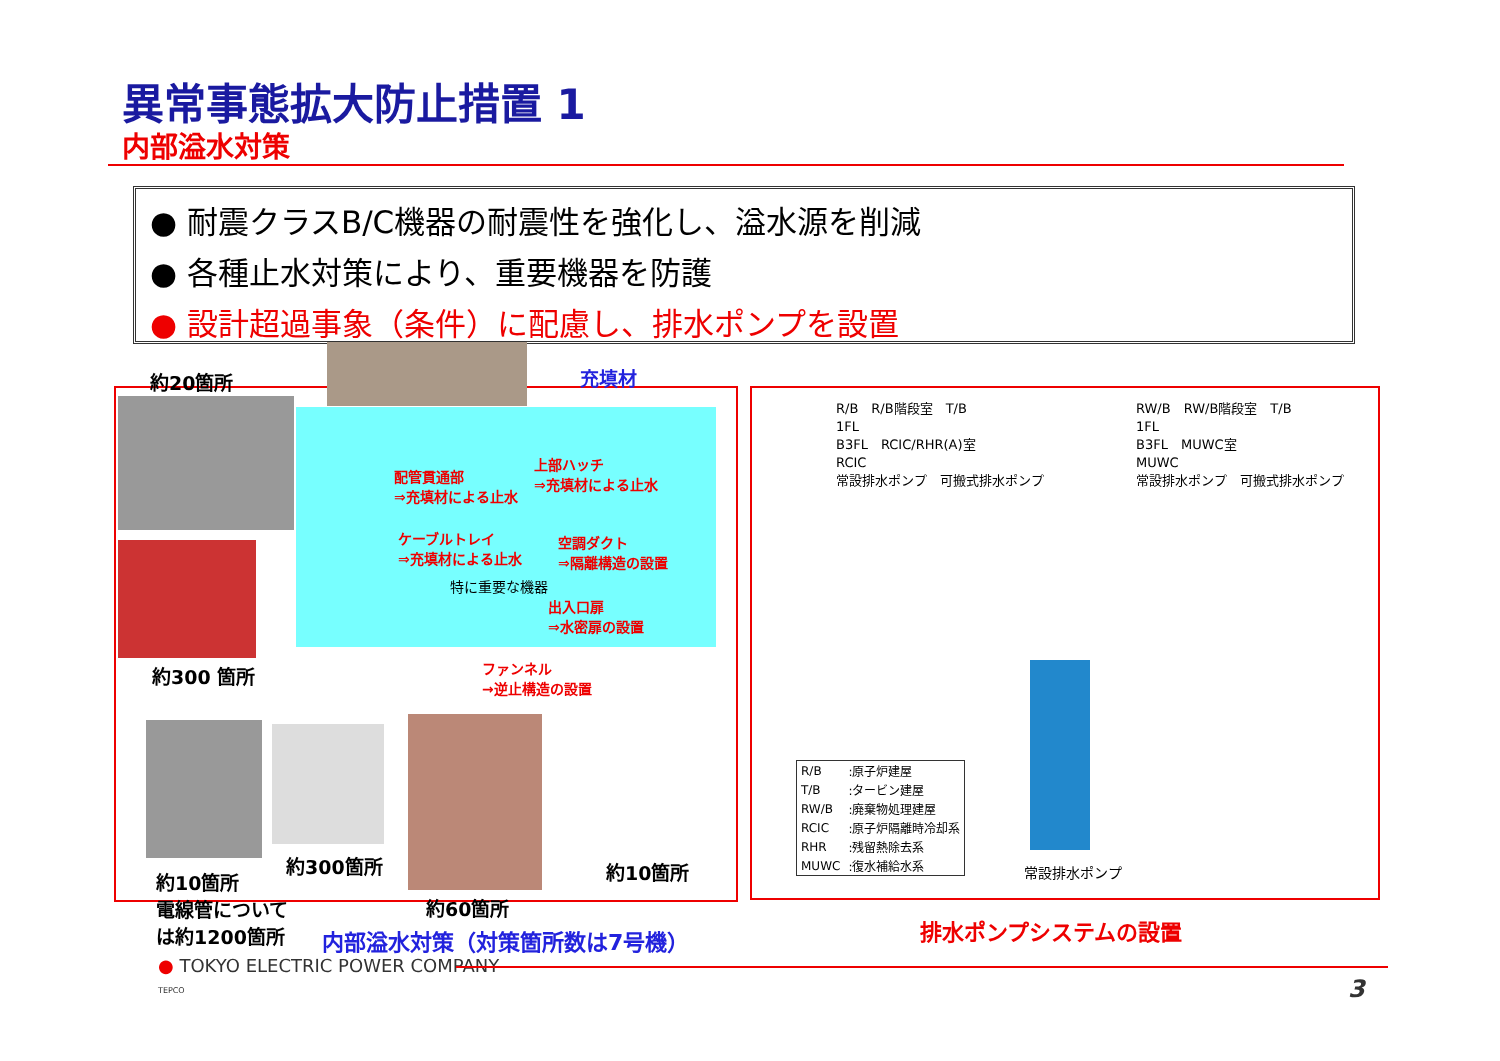異常事態拡大防止措置 1
内部溢水対策
● 耐震クラスB/C機器の耐震性を強化し、溢水源を削減
● 各種止水対策により、重要機器を防護
● 設計超過事象（条件）に配慮し、排水ポンプを設置
充填材
約20箇所
約300 箇所
配管貫通部
⇒充填材による止水
上部ハッチ
⇒充填材による止水
ケーブルトレイ
⇒充填材による止水
空調ダクト
⇒隔離構造の設置
特に重要な機器
出入口扉
⇒水密扉の設置
ファンネル
→逆止構造の設置
約10箇所
電線管について
は約1200箇所
約300箇所
約60箇所
約10箇所
R/B　R/B階段室　T/B
1FL
B3FL　RCIC/RHR(A)室
RCIC
常設排水ポンプ　可搬式排水ポンプ
RW/B　RW/B階段室　T/B
1FL
B3FL　MUWC室
MUWC
常設排水ポンプ　可搬式排水ポンプ
| R/B | :原子炉建屋 |
| T/B | :タービン建屋 |
| RW/B | :廃棄物処理建屋 |
| RCIC | :原子炉隔離時冷却系 |
| RHR | :残留熱除去系 |
| MUWC | :復水補給水系 |
常設排水ポンプ
内部溢水対策（対策箇所数は7号機） 排水ポンプシステムの設置
● TOKYO ELECTRIC POWER COMPANY
TEPCO
3